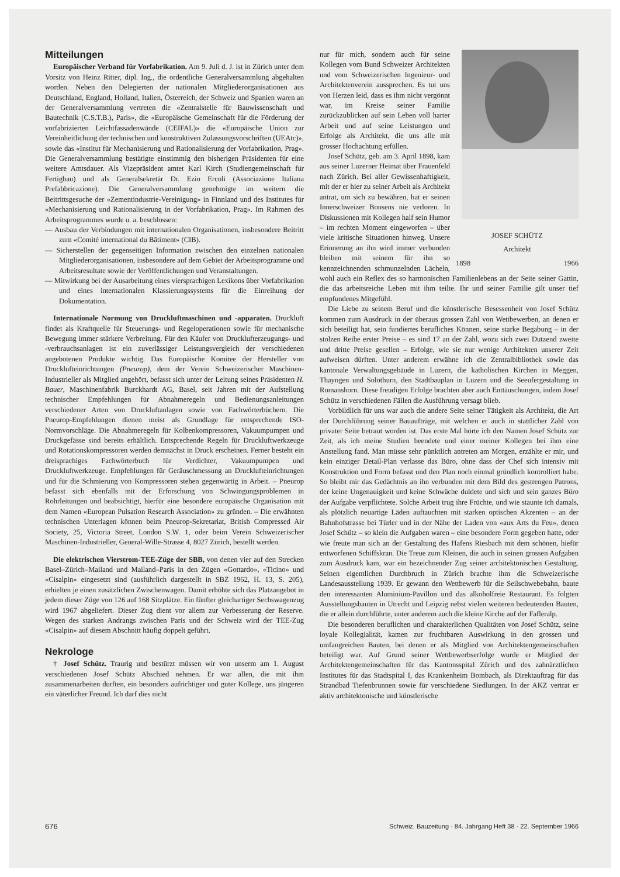Mitteilungen
Europäischer Verband für Vorfabrikation. Am 9. Juli d. J. ist in Zürich unter dem Vorsitz von Heinz Ritter, dipl. Ing., die ordentliche Generalversammlung abgehalten worden. Neben den Delegierten der nationalen Mitgliederorganisationen aus Deutschland, England, Holland, Italien, Österreich, der Schweiz und Spanien waren an der Generalversammlung vertreten die «Zentralstelle für Bauwissenschaft und Bautechnik (C.S.T.B.), Paris», die «Europäische Gemeinschaft für die Förderung der vorfabrizierten Leichtfassadenwände (CEIFAL)» die «Europäische Union zur Vereinheitlichung der technischen und konstruktiven Zulassungsvorschriften (UEAtc)», sowie das «Institut für Mechanisierung und Rationalisierung der Vorfabrikation, Prag». Die Generalversammlung bestätigte einstimmig den bisherigen Präsidenten für eine weitere Amtsdauer. Als Vizepräsident amtet Karl Kirch (Studiengemeinschaft für Fertigbau) und als Generalsekretär Dr. Ezio Ercoli (Associazione Italiana Prefabbricazione). Die Generalversammlung genehmigte im weitern die Beitrittsgesuche der «Zementindustrie-Vereinigung» in Finnland und des Institutes für «Mechanisierung und Rationalisierung in der Vorfabrikation, Prag». Im Rahmen des Arbeitsprogrammes wurde u. a. beschlossen:
— Ausbau der Verbindungen mit internationalen Organisationen, insbesondere Beitritt zum «Comité international du Bâtiment» (CIB).
— Sicherstellen der gegenseitigen Information zwischen den einzelnen nationalen Mitgliederorganisationen, insbesondere auf dem Gebiet der Arbeitsprogramme und Arbeitsresultate sowie der Veröffentlichungen und Veranstaltungen.
— Mitwirkung bei der Ausarbeitung eines viersprachigen Lexikons über Vorfabrikation und eines internationalen Klassierungssystems für die Einreihung der Dokumentation.
Internationale Normung von Druckluftmaschinen und -apparaten. Druckluft findet als Kraftquelle für Steuerungs- und Regeloperationen sowie für mechanische Bewegung immer stärkere Verbreitung. Für den Käufer von Drucklufterzeugungs- und -verbrauchsanlagen ist ein zuverlässiger Leistungsvergleich der verschiedenen angebotenen Produkte wichtig. Das Europäische Komitee der Hersteller von Drucklufteinrichtungen (Pneurop), dem der Verein Schweizerischer Maschinen-Industrieller als Mitglied angehört, befasst sich unter der Leitung seines Präsidenten H. Bauer, Maschinenfabrik Burckhardt AG, Basel, seit Jahren mit der Aufstellung technischer Empfehlungen für Abnahmeregeln und Bedienungsanleitungen verschiedener Arten von Druckluftanlagen sowie von Fachwörterbüchern. Die Pneurop-Empfehlungen dienen meist als Grundlage für entsprechende ISO-Normvorschläge. Die Abnahmeregeln für Kolbenkompressoren, Vakuumpumpen und Druckgefässe sind bereits erhältlich. Entsprechende Regeln für Druckluftwerkzeuge und Rotationskompressoren werden demnächst in Druck erscheinen. Ferner besteht ein dreisprachiges Fachwörterbuch für Verdichter, Vakuumpumpen und Druckluftwerkzeuge. Empfehlungen für Geräuschmessung an Drucklufteinrichtungen und für die Schmierung von Kompressoren stehen gegenwärtig in Arbeit. – Pneurop befasst sich ebenfalls mit der Erforschung von Schwingungsproblemen in Rohrleitungen und beabsichtigt, hierfür eine besondere europäische Organisation mit dem Namen «European Pulsation Research Association» zu gründen. – Die erwähnten technischen Unterlagen können beim Pneurop-Sekretariat, British Compressed Air Society, 25, Victoria Street, London S.W. 1, oder beim Verein Schweizerischer Maschinen-Industrieller, General-Wille-Strasse 4, 8027 Zürich, bestellt werden.
Die elektrischen Vierstrom-TEE-Züge der SBB, von denen vier auf den Strecken Basel–Zürich–Mailand und Mailand–Paris in den Zügen «Gottardo», «Ticino» und «Cisalpin» eingesetzt sind (ausführlich dargestellt in SBZ 1962, H. 13, S. 205), erhielten je einen zusätzlichen Zwischenwagen. Damit erhöhte sich das Platzangebot in jedem dieser Züge von 126 auf 168 Sitzplätze. Ein fünfter gleichartiger Sechswagenzug wird 1967 abgeliefert. Dieser Zug dient vor allem zur Verbesserung der Reserve. Wegen des starken Andrangs zwischen Paris und der Schweiz wird der TEE-Zug «Cisalpin» auf diesem Abschnitt häufig doppelt geführt.
Nekrologe
† Josef Schütz. Traurig und bestürzt müssen wir von unserm am 1. August verschiedenen Josef Schütz Abschied nehmen. Er war allen, die mit ihm zusammenarbeiten durften, ein besonders aufrichtiger und guter Kollege, uns jüngeren ein väterlicher Freund. Ich darf dies nicht
JOSEF SCHÜTZ
Architekt
1898 1966
nur für mich, sondern auch für seine Kollegen vom Bund Schweizer Architekten und vom Schweizerischen Ingenieur- und Architektenverein aussprechen. Es tut uns von Herzen leid, dass es ihm nicht vergönnt war, im Kreise seiner Familie zurückzublicken auf sein Leben voll harter Arbeit und auf seine Leistungen und Erfolge als Architekt, die uns alle mit grosser Hochachtung erfüllen.
Josef Schütz, geb. am 3. April 1898, kam aus seiner Luzerner Heimat über Frauenfeld nach Zürich. Bei aller Gewissenhaftigkeit, mit der er hier zu seiner Arbeit als Architekt antrat, um sich zu bewähren, hat er seinen Innerschweizer Bonsens nie verloren. In Diskussionen mit Kollegen half sein Humor – im rechten Moment eingeworfen – über viele kritische Situationen hinweg. Unsere Erinnerung an ihn wird immer verbunden bleiben mit seinem für ihn so kennzeichnenden schmunzelnden Lächeln, wohl auch ein Reflex des so harmonischen Familienlebens an der Seite seiner Gattin, die das arbeitsreiche Leben mit ihm teilte. Ihr und seiner Familie gilt unser tief empfundenes Mitgefühl.
Die Liebe zu seinem Beruf und die künstlerische Besessenheit von Josef Schütz kommen zum Ausdruck in der überaus grossen Zahl von Wettbewerben, an denen er sich beteiligt hat, sein fundiertes berufliches Können, seine starke Begabung – in der stolzen Reihe erster Preise – es sind 17 an der Zahl, wozu sich zwei Dutzend zweite und dritte Preise gesellen – Erfolge, wie sie nur wenige Architekten unserer Zeit aufweisen dürften. Unter anderem erwähne ich die Zentralbibliothek sowie das kantonale Verwaltungsgebäude in Luzern, die katholischen Kirchen in Meggen, Thayngen und Solothurn, den Stadtbauplan in Luzern und die Seeufergestaltung in Romanshorn. Diese freudigen Erfolge brachten aber auch Enttäuschungen, indem Josef Schütz in verschiedenen Fällen die Ausführung versagt blieb.
Vorbildlich für uns war auch die andere Seite seiner Tätigkeit als Architekt, die Art der Durchführung seiner Bauaufträge, mit welchen er auch in stattlicher Zahl von privater Seite betraut worden ist. Das erste Mal hörte ich den Namen Josef Schütz zur Zeit, als ich meine Studien beendete und einer meiner Kollegen bei ihm eine Anstellung fand. Man müsse sehr pünktlich antreten am Morgen, erzählte er mir, und kein einziger Detail-Plan verlasse das Büro, ohne dass der Chef sich intensiv mit Konstruktion und Form befasst und den Plan noch einmal gründlich kontrolliert habe. So bleibt mir das Gedächtnis an ihn verbunden mit dem Bild des gestrengen Patrons, der keine Ungenauigkeit und keine Schwäche duldete und sich und sein ganzes Büro der Aufgabe verpflichtete. Solche Arbeit trug ihre Früchte, und wie staunte ich damals, als plötzlich neuartige Läden auftauchten mit starken optischen Akzenten – an der Bahnhofstrasse bei Türler und in der Nähe der Laden von «aux Arts du Feu», denen Josef Schütz – so klein die Aufgaben waren – eine besondere Form gegeben hatte, oder wie freute man sich an der Gestaltung des Hafens Riesbach mit dem schönen, hiefür entworfenen Schiffskran. Die Treue zum Kleinen, die auch in seinen grossen Aufgaben zum Ausdruck kam, war ein bezeichnender Zug seiner architektonischen Gestaltung. Seinen eigentlichen Durchbruch in Zürich brachte ihm die Schweizerische Landesausstellung 1939. Er gewann den Wettbewerb für die Seilschwebebahn, baute den interessanten Aluminium-Pavillon und das alkoholfreie Restaurant. Es folgten Ausstellungsbauten in Utrecht und Leipzig nebst vielen weiteren bedeutenden Bauten, die er allein durchführte, unter anderem auch die kleine Kirche auf der Fafleralp.
Die besonderen beruflichen und charakterlichen Qualitäten von Josef Schütz, seine loyale Kollegialität, kamen zur fruchtbaren Auswirkung in den grossen und umfangreichen Bauten, bei denen er als Mitglied von Architektengemeinschaften beteiligt war. Auf Grund seiner Wettbewerbserfolge wurde er Mitglied der Architektengemeinschaften für das Kantonsspital Zürich und des zahnärztlichen Institutes für das Stadtspital I, das Krankenheim Bombach, als Direktauftrag für das Strandbad Tiefenbrunnen sowie für verschiedene Siedlungen. In der AKZ vertrat er aktiv architektonische und künstlerische
676 Schweiz. Bauzeitung · 84. Jahrgang Heft 38 · 22. September 1966